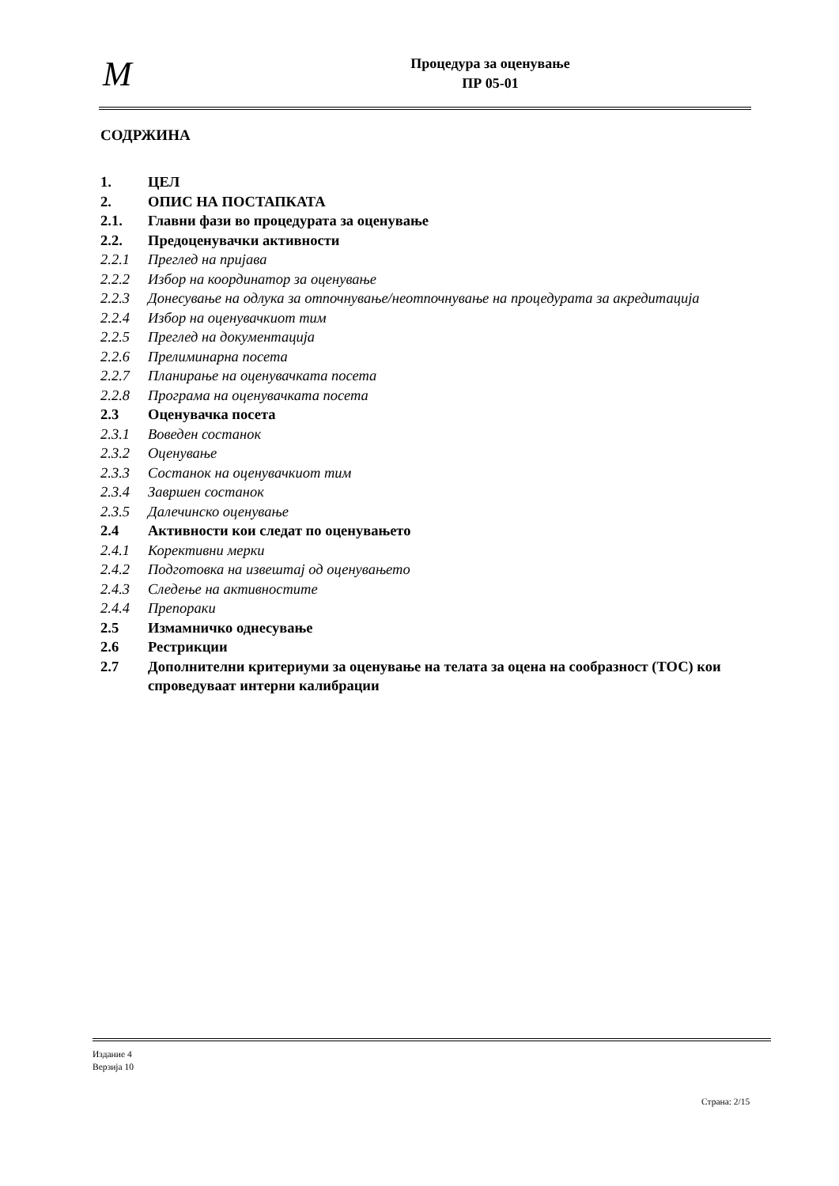M
Процедура за оценување
ПР 05-01
СОДРЖИНА
1. ЦЕЛ
2. ОПИС НА ПОСТАПКАТА
2.1. Главни фази во процедурата за оценување
2.2. Предоценувачки активности
2.2.1 Преглед на пријава
2.2.2 Избор на координатор за оценување
2.2.3 Донесување на одлука за отпочнување/неотпочнување на процедурата за акредитација
2.2.4 Избор на оценувачкиот тим
2.2.5 Преглед на документација
2.2.6 Прелиминарна посета
2.2.7 Планирање на оценувачката посета
2.2.8 Програма на оценувачката посета
2.3 Оценувачка посета
2.3.1 Воведен состанок
2.3.2 Оценување
2.3.3 Состанок на оценувачкиот тим
2.3.4 Завршен состанок
2.3.5 Далечинско оценување
2.4 Активности кои следат по оценувањето
2.4.1 Корективни мерки
2.4.2 Подготовка на извештај од оценувањето
2.4.3 Следење на активностите
2.4.4 Препораки
2.5 Измамничко однесување
2.6 Рестрикции
2.7 Дополнителни критериуми за оценување на телата за оцена на сообразност (ТОС) кои спроведуваат интерни калибрации
Издание 4
Верзија 10
Страна: 2/15